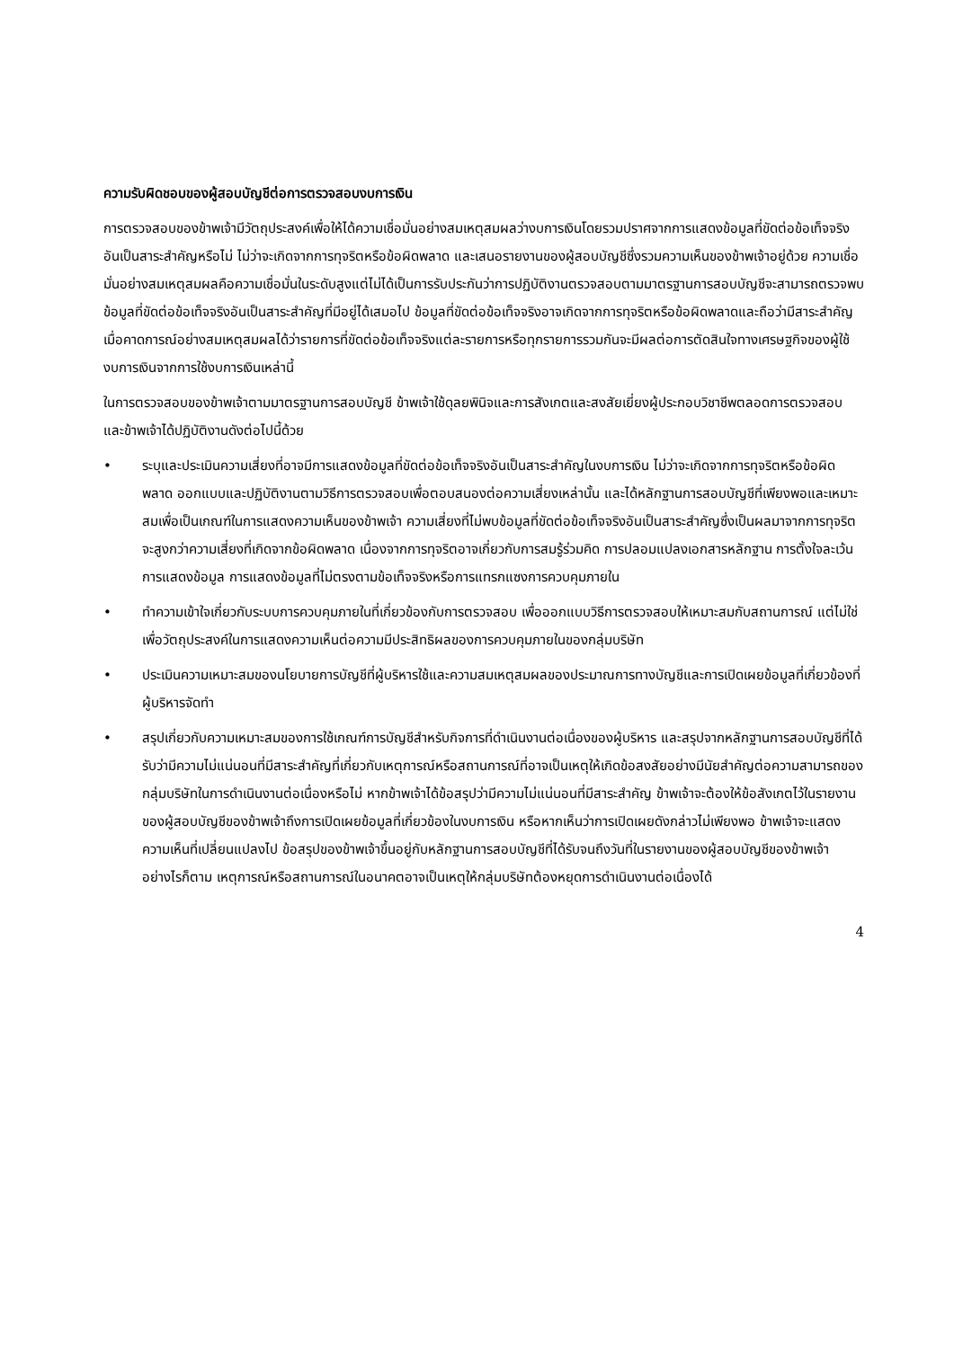ความรับผิดชอบของผู้สอบบัญชีต่อการตรวจสอบงบการเงิน
การตรวจสอบของข้าพเจ้ามีวัตถุประสงค์เพื่อให้ได้ความเชื่อมั่นอย่างสมเหตุสมผลว่างบการเงินโดยรวมปราศจากการแสดงข้อมูลที่ขัดต่อข้อเท็จจริงอันเป็นสาระสำคัญหรือไม่ ไม่ว่าจะเกิดจากการทุจริตหรือข้อผิดพลาด และเสนอรายงานของผู้สอบบัญชีซึ่งรวมความเห็นของข้าพเจ้าอยู่ด้วย ความเชื่อมั่นอย่างสมเหตุสมผลคือความเชื่อมั่นในระดับสูงแต่ไม่ได้เป็นการรับประกันว่าการปฏิบัติงานตรวจสอบตามมาตรฐานการสอบบัญชีจะสามารถตรวจพบข้อมูลที่ขัดต่อข้อเท็จจริงอันเป็นสาระสำคัญที่มีอยู่ได้เสมอไป ข้อมูลที่ขัดต่อข้อเท็จจริงอาจเกิดจากการทุจริตหรือข้อผิดพลาดและถือว่ามีสาระสำคัญเมื่อคาดการณ์อย่างสมเหตุสมผลได้ว่ารายการที่ขัดต่อข้อเท็จจริงแต่ละรายการหรือทุกรายการรวมกันจะมีผลต่อการตัดสินใจทางเศรษฐกิจของผู้ใช้งบการเงินจากการใช้งบการเงินเหล่านี้
ในการตรวจสอบของข้าพเจ้าตามมาตรฐานการสอบบัญชี ข้าพเจ้าใช้ดุลยพินิจและการสังเกตและสงสัยเยี่ยงผู้ประกอบวิชาชีพตลอดการตรวจสอบ และข้าพเจ้าได้ปฏิบัติงานดังต่อไปนี้ด้วย
• ระบุและประเมินความเสี่ยงที่อาจมีการแสดงข้อมูลที่ขัดต่อข้อเท็จจริงอันเป็นสาระสำคัญในงบการเงิน ไม่ว่าจะเกิดจากการทุจริตหรือข้อผิดพลาด ออกแบบและปฏิบัติงานตามวิธีการตรวจสอบเพื่อตอบสนองต่อความเสี่ยงเหล่านั้น และได้หลักฐานการสอบบัญชีที่เพียงพอและเหมาะสมเพื่อเป็นเกณฑ์ในการแสดงความเห็นของข้าพเจ้า ความเสี่ยงที่ไม่พบข้อมูลที่ขัดต่อข้อเท็จจริงอันเป็นสาระสำคัญซึ่งเป็นผลมาจากการทุจริตจะสูงกว่าความเสี่ยงที่เกิดจากข้อผิดพลาด เนื่องจากการทุจริตอาจเกี่ยวกับการสมรู้ร่วมคิด การปลอมแปลงเอกสารหลักฐาน การตั้งใจละเว้นการแสดงข้อมูล การแสดงข้อมูลที่ไม่ตรงตามข้อเท็จจริงหรือการแทรกแซงการควบคุมภายใน
• ทำความเข้าใจเกี่ยวกับระบบการควบคุมภายในที่เกี่ยวข้องกับการตรวจสอบ เพื่อออกแบบวิธีการตรวจสอบให้เหมาะสมกับสถานการณ์ แต่ไม่ใช่เพื่อวัตถุประสงค์ในการแสดงความเห็นต่อความมีประสิทธิผลของการควบคุมภายในของกลุ่มบริษัท
• ประเมินความเหมาะสมของนโยบายการบัญชีที่ผู้บริหารใช้และความสมเหตุสมผลของประมาณการทางบัญชีและการเปิดเผยข้อมูลที่เกี่ยวข้องที่ผู้บริหารจัดทำ
• สรุปเกี่ยวกับความเหมาะสมของการใช้เกณฑ์การบัญชีสำหรับกิจการที่ดำเนินงานต่อเนื่องของผู้บริหาร และสรุปจากหลักฐานการสอบบัญชีที่ได้รับว่ามีความไม่แน่นอนที่มีสาระสำคัญที่เกี่ยวกับเหตุการณ์หรือสถานการณ์ที่อาจเป็นเหตุให้เกิดข้อสงสัยอย่างมีนัยสำคัญต่อความสามารถของกลุ่มบริษัทในการดำเนินงานต่อเนื่องหรือไม่ หากข้าพเจ้าได้ข้อสรุปว่ามีความไม่แน่นอนที่มีสาระสำคัญ ข้าพเจ้าจะต้องให้ข้อสังเกตไว้ในรายงานของผู้สอบบัญชีของข้าพเจ้าถึงการเปิดเผยข้อมูลที่เกี่ยวข้องในงบการเงิน หรือหากเห็นว่าการเปิดเผยดังกล่าวไม่เพียงพอ ข้าพเจ้าจะแสดงความเห็นที่เปลี่ยนแปลงไป ข้อสรุปของข้าพเจ้าขึ้นอยู่กับหลักฐานการสอบบัญชีที่ได้รับจนถึงวันที่ในรายงานของผู้สอบบัญชีของข้าพเจ้า อย่างไรก็ตาม เหตุการณ์หรือสถานการณ์ในอนาคตอาจเป็นเหตุให้กลุ่มบริษัทต้องหยุดการดำเนินงานต่อเนื่องได้
4